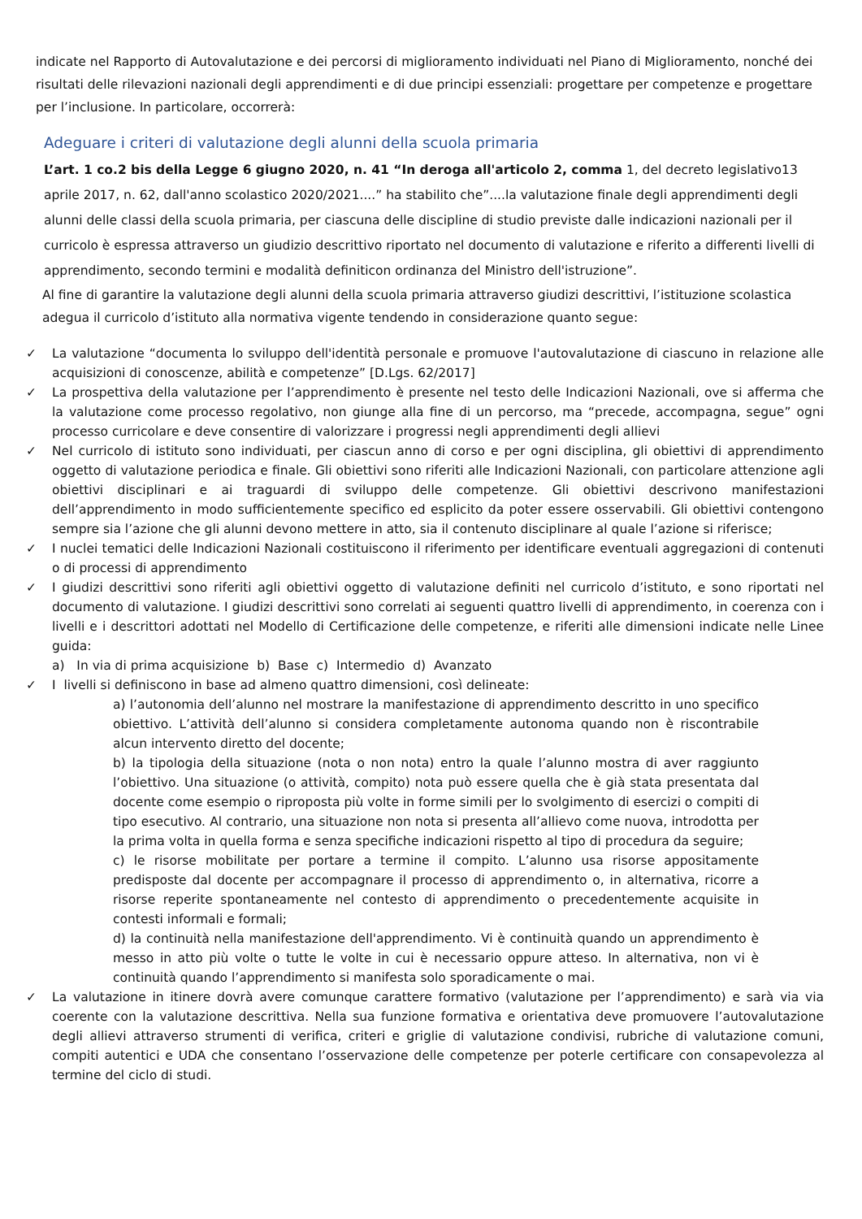indicate nel Rapporto di Autovalutazione e dei percorsi di miglioramento individuati nel Piano di Miglioramento, nonché dei risultati delle rilevazioni nazionali degli apprendimenti e di due principi essenziali: progettare per competenze e progettare per l’inclusione. In particolare, occorrerà:
Adeguare i criteri di valutazione degli alunni della scuola primaria
L’art. 1 co.2 bis della Legge 6 giugno 2020, n. 41 “In deroga all'articolo 2, comma 1, del decreto legislativo13 aprile 2017, n. 62, dall'anno scolastico 2020/2021....” ha stabilito che”....la valutazione finale degli apprendimenti degli alunni delle classi della scuola primaria, per ciascuna delle discipline di studio previste dalle indicazioni nazionali per il curricolo è espressa attraverso un giudizio descrittivo riportato nel documento di valutazione e riferito a differenti livelli di apprendimento, secondo termini e modalità definiticon ordinanza del Ministro dell'istruzione”.
Al fine di garantire la valutazione degli alunni della scuola primaria attraverso giudizi descrittivi, l’istituzione scolastica adegua il curricolo d’istituto alla normativa vigente tendendo in considerazione quanto segue:
✓ La valutazione “documenta lo sviluppo dell'identità personale e promuove l'autovalutazione di ciascuno in relazione alle acquisizioni di conoscenze, abilità e competenze” [D.Lgs. 62/2017]
✓ La prospettiva della valutazione per l’apprendimento è presente nel testo delle Indicazioni Nazionali, ove si afferma che la valutazione come processo regolativo, non giunge alla fine di un percorso, ma “precede, accompagna, segue” ogni processo curricolare e deve consentire di valorizzare i progressi negli apprendimenti degli allievi
✓ Nel curricolo di istituto sono individuati, per ciascun anno di corso e per ogni disciplina, gli obiettivi di apprendimento oggetto di valutazione periodica e finale. Gli obiettivi sono riferiti alle Indicazioni Nazionali, con particolare attenzione agli obiettivi disciplinari e ai traguardi di sviluppo delle competenze. Gli obiettivi descrivono manifestazioni dell’apprendimento in modo sufficientemente specifico ed esplicito da poter essere osservabili. Gli obiettivi contengono sempre sia l’azione che gli alunni devono mettere in atto, sia il contenuto disciplinare al quale l’azione si riferisce;
✓ I nuclei tematici delle Indicazioni Nazionali costituiscono il riferimento per identificare eventuali aggregazioni di contenuti o di processi di apprendimento
✓ I giudizi descrittivi sono riferiti agli obiettivi oggetto di valutazione definiti nel curricolo d’istituto, e sono riportati nel documento di valutazione. I giudizi descrittivi sono correlati ai seguenti quattro livelli di apprendimento, in coerenza con i livelli e i descrittori adottati nel Modello di Certificazione delle competenze, e riferiti alle dimensioni indicate nelle Linee guida:
a) In via di prima acquisizione b) Base c) Intermedio d) Avanzato
✓ I livelli si definiscono in base ad almeno quattro dimensioni, così delineate:
a) l’autonomia dell’alunno nel mostrare la manifestazione di apprendimento descritto in uno specifico obiettivo. L’attività dell’alunno si considera completamente autonoma quando non è riscontrabile alcun intervento diretto del docente;
b) la tipologia della situazione (nota o non nota) entro la quale l’alunno mostra di aver raggiunto l’obiettivo. Una situazione (o attività, compito) nota può essere quella che è già stata presentata dal docente come esempio o riproposta più volte in forme simili per lo svolgimento di esercizi o compiti di tipo esecutivo. Al contrario, una situazione non nota si presenta all’allievo come nuova, introdotta per la prima volta in quella forma e senza specifiche indicazioni rispetto al tipo di procedura da seguire;
c) le risorse mobilitate per portare a termine il compito. L’alunno usa risorse appositamente predisposte dal docente per accompagnare il processo di apprendimento o, in alternativa, ricorre a risorse reperite spontaneamente nel contesto di apprendimento o precedentemente acquisite in contesti informali e formali;
d) la continuità nella manifestazione dell'apprendimento. Vi è continuità quando un apprendimento è messo in atto più volte o tutte le volte in cui è necessario oppure atteso. In alternativa, non vi è continuità quando l’apprendimento si manifesta solo sporadicamente o mai.
✓ La valutazione in itinere dovrà avere comunque carattere formativo (valutazione per l’apprendimento) e sarà via via coerente con la valutazione descrittiva. Nella sua funzione formativa e orientativa deve promuovere l’autovalutazione degli allievi attraverso strumenti di verifica, criteri e griglie di valutazione condivisi, rubriche di valutazione comuni, compiti autentici e UDA che consentano l’osservazione delle competenze per poterle certificare con consapevolezza al termine del ciclo di studi.